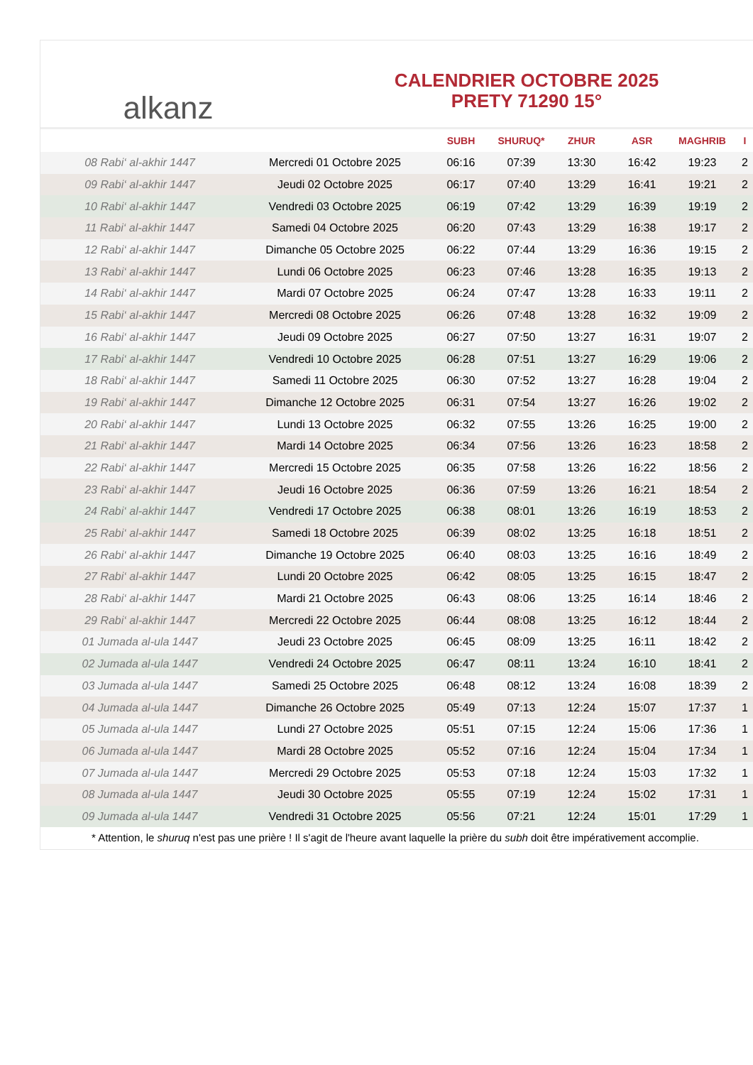alkanz
CALENDRIER OCTOBRE 2025
PRETY 71290 15°
| | | SUBH | SHURUQ* | ZHUR | ASR | MAGHRIB | I |
| --- | --- | --- | --- | --- | --- | --- | --- |
| 08 Rabi‘ al-akhir 1447 | Mercredi 01 Octobre 2025 | 06:16 | 07:39 | 13:30 | 16:42 | 19:23 | 2 |
| 09 Rabi‘ al-akhir 1447 | Jeudi 02 Octobre 2025 | 06:17 | 07:40 | 13:29 | 16:41 | 19:21 | 2 |
| 10 Rabi‘ al-akhir 1447 | Vendredi 03 Octobre 2025 | 06:19 | 07:42 | 13:29 | 16:39 | 19:19 | 2 |
| 11 Rabi‘ al-akhir 1447 | Samedi 04 Octobre 2025 | 06:20 | 07:43 | 13:29 | 16:38 | 19:17 | 2 |
| 12 Rabi‘ al-akhir 1447 | Dimanche 05 Octobre 2025 | 06:22 | 07:44 | 13:29 | 16:36 | 19:15 | 2 |
| 13 Rabi‘ al-akhir 1447 | Lundi 06 Octobre 2025 | 06:23 | 07:46 | 13:28 | 16:35 | 19:13 | 2 |
| 14 Rabi‘ al-akhir 1447 | Mardi 07 Octobre 2025 | 06:24 | 07:47 | 13:28 | 16:33 | 19:11 | 2 |
| 15 Rabi‘ al-akhir 1447 | Mercredi 08 Octobre 2025 | 06:26 | 07:48 | 13:28 | 16:32 | 19:09 | 2 |
| 16 Rabi‘ al-akhir 1447 | Jeudi 09 Octobre 2025 | 06:27 | 07:50 | 13:27 | 16:31 | 19:07 | 2 |
| 17 Rabi‘ al-akhir 1447 | Vendredi 10 Octobre 2025 | 06:28 | 07:51 | 13:27 | 16:29 | 19:06 | 2 |
| 18 Rabi‘ al-akhir 1447 | Samedi 11 Octobre 2025 | 06:30 | 07:52 | 13:27 | 16:28 | 19:04 | 2 |
| 19 Rabi‘ al-akhir 1447 | Dimanche 12 Octobre 2025 | 06:31 | 07:54 | 13:27 | 16:26 | 19:02 | 2 |
| 20 Rabi‘ al-akhir 1447 | Lundi 13 Octobre 2025 | 06:32 | 07:55 | 13:26 | 16:25 | 19:00 | 2 |
| 21 Rabi‘ al-akhir 1447 | Mardi 14 Octobre 2025 | 06:34 | 07:56 | 13:26 | 16:23 | 18:58 | 2 |
| 22 Rabi‘ al-akhir 1447 | Mercredi 15 Octobre 2025 | 06:35 | 07:58 | 13:26 | 16:22 | 18:56 | 2 |
| 23 Rabi‘ al-akhir 1447 | Jeudi 16 Octobre 2025 | 06:36 | 07:59 | 13:26 | 16:21 | 18:54 | 2 |
| 24 Rabi‘ al-akhir 1447 | Vendredi 17 Octobre 2025 | 06:38 | 08:01 | 13:26 | 16:19 | 18:53 | 2 |
| 25 Rabi‘ al-akhir 1447 | Samedi 18 Octobre 2025 | 06:39 | 08:02 | 13:25 | 16:18 | 18:51 | 2 |
| 26 Rabi‘ al-akhir 1447 | Dimanche 19 Octobre 2025 | 06:40 | 08:03 | 13:25 | 16:16 | 18:49 | 2 |
| 27 Rabi‘ al-akhir 1447 | Lundi 20 Octobre 2025 | 06:42 | 08:05 | 13:25 | 16:15 | 18:47 | 2 |
| 28 Rabi‘ al-akhir 1447 | Mardi 21 Octobre 2025 | 06:43 | 08:06 | 13:25 | 16:14 | 18:46 | 2 |
| 29 Rabi‘ al-akhir 1447 | Mercredi 22 Octobre 2025 | 06:44 | 08:08 | 13:25 | 16:12 | 18:44 | 2 |
| 01 Jumada al-ula 1447 | Jeudi 23 Octobre 2025 | 06:45 | 08:09 | 13:25 | 16:11 | 18:42 | 2 |
| 02 Jumada al-ula 1447 | Vendredi 24 Octobre 2025 | 06:47 | 08:11 | 13:24 | 16:10 | 18:41 | 2 |
| 03 Jumada al-ula 1447 | Samedi 25 Octobre 2025 | 06:48 | 08:12 | 13:24 | 16:08 | 18:39 | 2 |
| 04 Jumada al-ula 1447 | Dimanche 26 Octobre 2025 | 05:49 | 07:13 | 12:24 | 15:07 | 17:37 | 1 |
| 05 Jumada al-ula 1447 | Lundi 27 Octobre 2025 | 05:51 | 07:15 | 12:24 | 15:06 | 17:36 | 1 |
| 06 Jumada al-ula 1447 | Mardi 28 Octobre 2025 | 05:52 | 07:16 | 12:24 | 15:04 | 17:34 | 1 |
| 07 Jumada al-ula 1447 | Mercredi 29 Octobre 2025 | 05:53 | 07:18 | 12:24 | 15:03 | 17:32 | 1 |
| 08 Jumada al-ula 1447 | Jeudi 30 Octobre 2025 | 05:55 | 07:19 | 12:24 | 15:02 | 17:31 | 1 |
| 09 Jumada al-ula 1447 | Vendredi 31 Octobre 2025 | 05:56 | 07:21 | 12:24 | 15:01 | 17:29 | 1 |
* Attention, le shuruq n'est pas une prière ! Il s'agit de l'heure avant laquelle la prière du subh doit être impérativement accomplie.